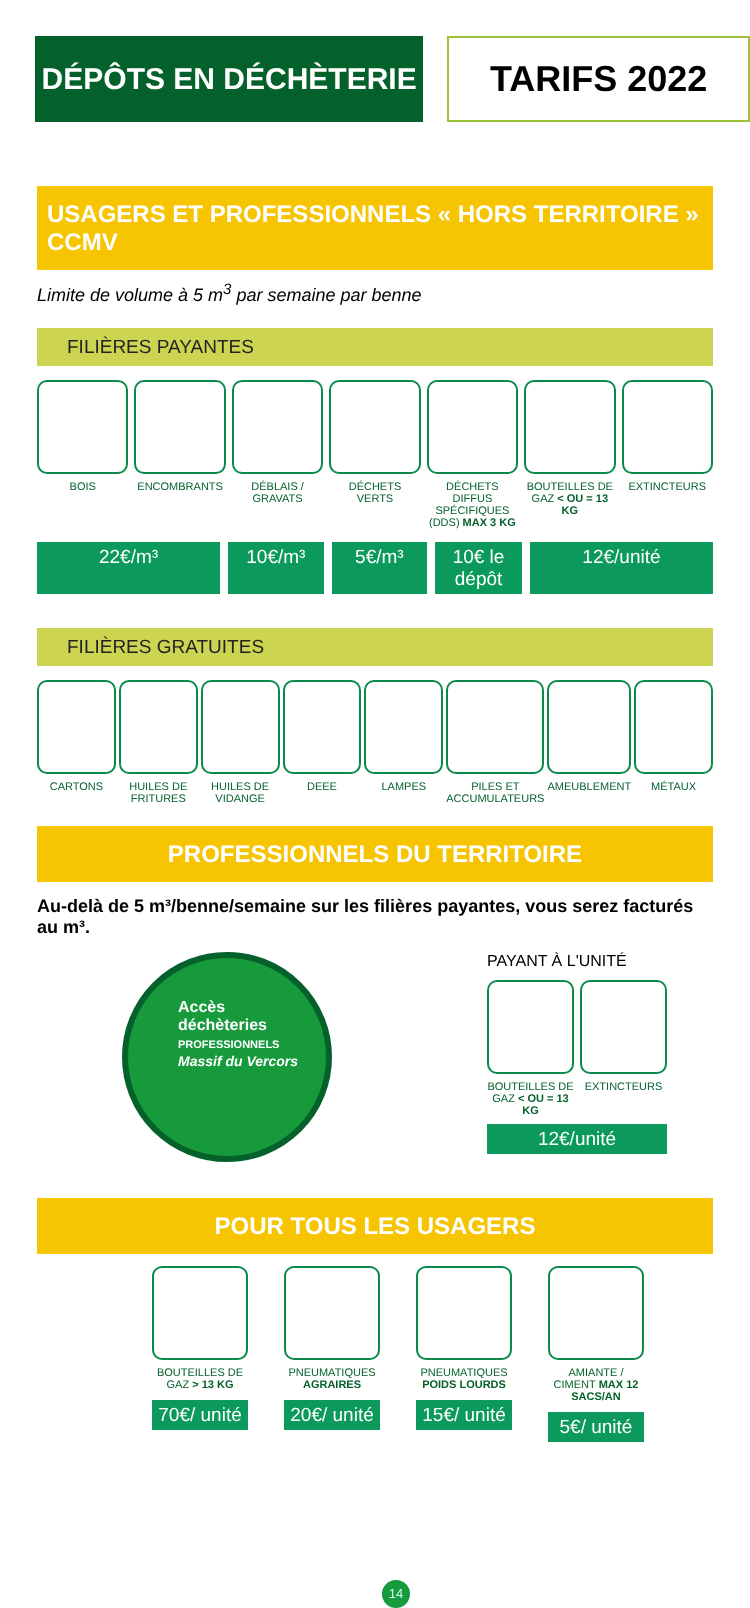DÉPÔTS EN DÉCHÈTERIE
TARIFS 2022
USAGERS ET PROFESSIONNELS « HORS TERRITOIRE » CCMV
Limite de volume à 5 m<sup>3</sup> par semaine par benne
FILIÈRES PAYANTES
BOIS ENCOMBRANTS DÉBLAIS / GRAVATS DÉCHETS VERTS DÉCHETS DIFFUS SPÉCIFIQUES (DDS) MAX 3 KG
BOUTEILLES DE GAZ < OU = 13 KG EXTINCTEURS
22€/m³ 10€/m³ 5€/m³ 10€ le dépôt 12€/unité
FILIÈRES GRATUITES
CARTONS HUILES DE FRITURES HUILES DE VIDANGE DEEE LAMPES PILES ET ACCUMULATEURS AMEUBLEMENT MÉTAUX
PROFESSIONNELS DU TERRITOIRE
Au-delà de 5 m³/benne/semaine sur les filières payantes, vous serez facturés au m³.
Accès
déchèteries
PROFESSIONNELS
Massif du Vercors
PAYANT À L'UNITÉ
BOUTEILLES DE GAZ < OU = 13 KG EXTINCTEURS
12€/unité
POUR TOUS LES USAGERS
BOUTEILLES DE GAZ > 13 KG
70€/ unité
PNEUMATIQUES AGRAIRES
20€/ unité
PNEUMATIQUES POIDS LOURDS
15€/ unité
AMIANTE / CIMENT MAX 12 SACS/AN
5€/ unité
14